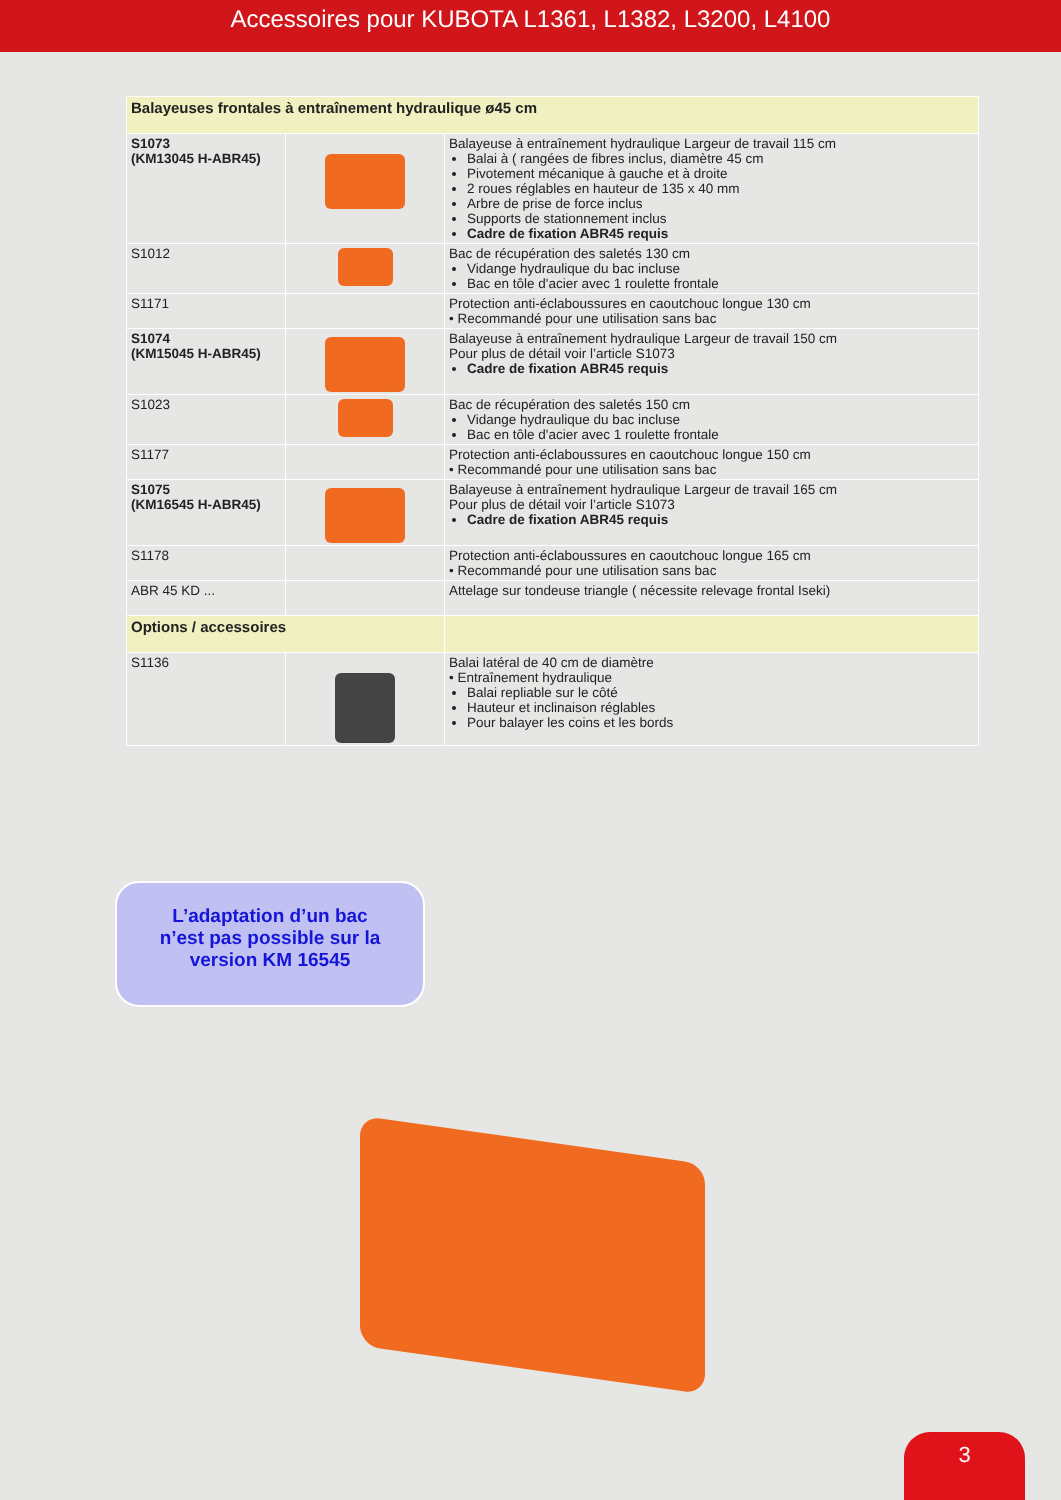Accessoires pour KUBOTA L1361, L1382, L3200, L4100
| Balayeuses frontales à entraînement hydraulique ø45 cm | | |
| --- | --- | --- |
| S1073 (KM13045 H-ABR45) | | Balayeuse à entraînement hydraulique Largeur de travail 115 cm Balai à ( rangées de fibres inclus, diamètre 45 cm Pivotement mécanique à gauche et à droite 2 roues réglables en hauteur de 135 x 40 mm Arbre de prise de force inclus Supports de stationnement inclus Cadre de fixation ABR45 requis |
| S1012 | | Bac de récupération des saletés 130 cm Vidange hydraulique du bac incluse Bac en tôle d'acier avec 1 roulette frontale |
| S1171 | | Protection anti-éclaboussures en caoutchouc longue 130 cm • Recommandé pour une utilisation sans bac |
| S1074 (KM15045 H-ABR45) | | Balayeuse à entraînement hydraulique Largeur de travail 150 cm Pour plus de détail voir l’article S1073 Cadre de fixation ABR45 requis |
| S1023 | | Bac de récupération des saletés 150 cm Vidange hydraulique du bac incluse Bac en tôle d'acier avec 1 roulette frontale |
| S1177 | | Protection anti-éclaboussures en caoutchouc longue 150 cm • Recommandé pour une utilisation sans bac |
| S1075 (KM16545 H-ABR45) | | Balayeuse à entraînement hydraulique Largeur de travail 165 cm Pour plus de détail voir l’article S1073 Cadre de fixation ABR45 requis |
| S1178 | | Protection anti-éclaboussures en caoutchouc longue 165 cm • Recommandé pour une utilisation sans bac |
| ABR 45 KD ... | | Attelage sur tondeuse triangle ( nécessite relevage frontal Iseki) |
| Options / accessoires | | |
| S1136 | | Balai latéral de 40 cm de diamètre • Entraînement hydraulique Balai repliable sur le côté Hauteur et inclinaison réglables Pour balayer les coins et les bords |
L’adaptation d’un bac
n’est pas possible sur la
version KM 16545
3